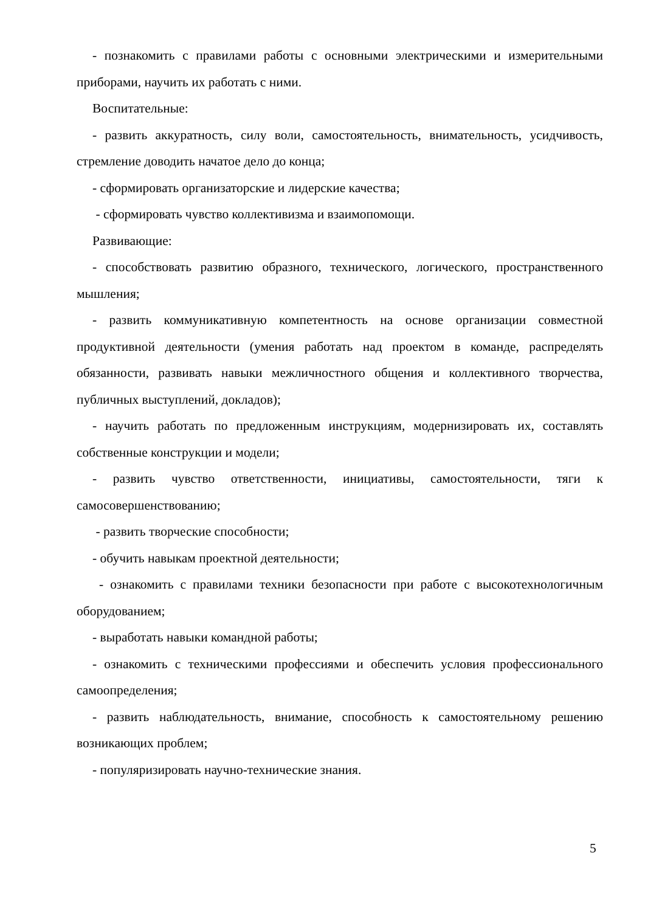- познакомить с правилами работы с основными электрическими и измерительными приборами, научить их работать с ними.
Воспитательные:
- развить аккуратность, силу воли, самостоятельность, внимательность, усидчивость, стремление доводить начатое дело до конца;
- сформировать организаторские и лидерские качества;
- сформировать чувство коллективизма и взаимопомощи.
Развивающие:
- способствовать развитию образного, технического, логического, пространственного мышления;
- развить коммуникативную компетентность на основе организации совместной продуктивной деятельности (умения работать над проектом в команде, распределять обязанности, развивать навыки межличностного общения и коллективного творчества, публичных выступлений, докладов);
- научить работать по предложенным инструкциям, модернизировать их, составлять собственные конструкции и модели;
- развить чувство ответственности, инициативы, самостоятельности, тяги к самосовершенствованию;
- развить творческие способности;
- обучить навыкам проектной деятельности;
- ознакомить с правилами техники безопасности при работе с высокотехнологичным оборудованием;
- выработать навыки командной работы;
- ознакомить с техническими профессиями и обеспечить условия профессионального самоопределения;
- развить наблюдательность, внимание, способность к самостоятельному решению возникающих проблем;
- популяризировать научно-технические знания.
5